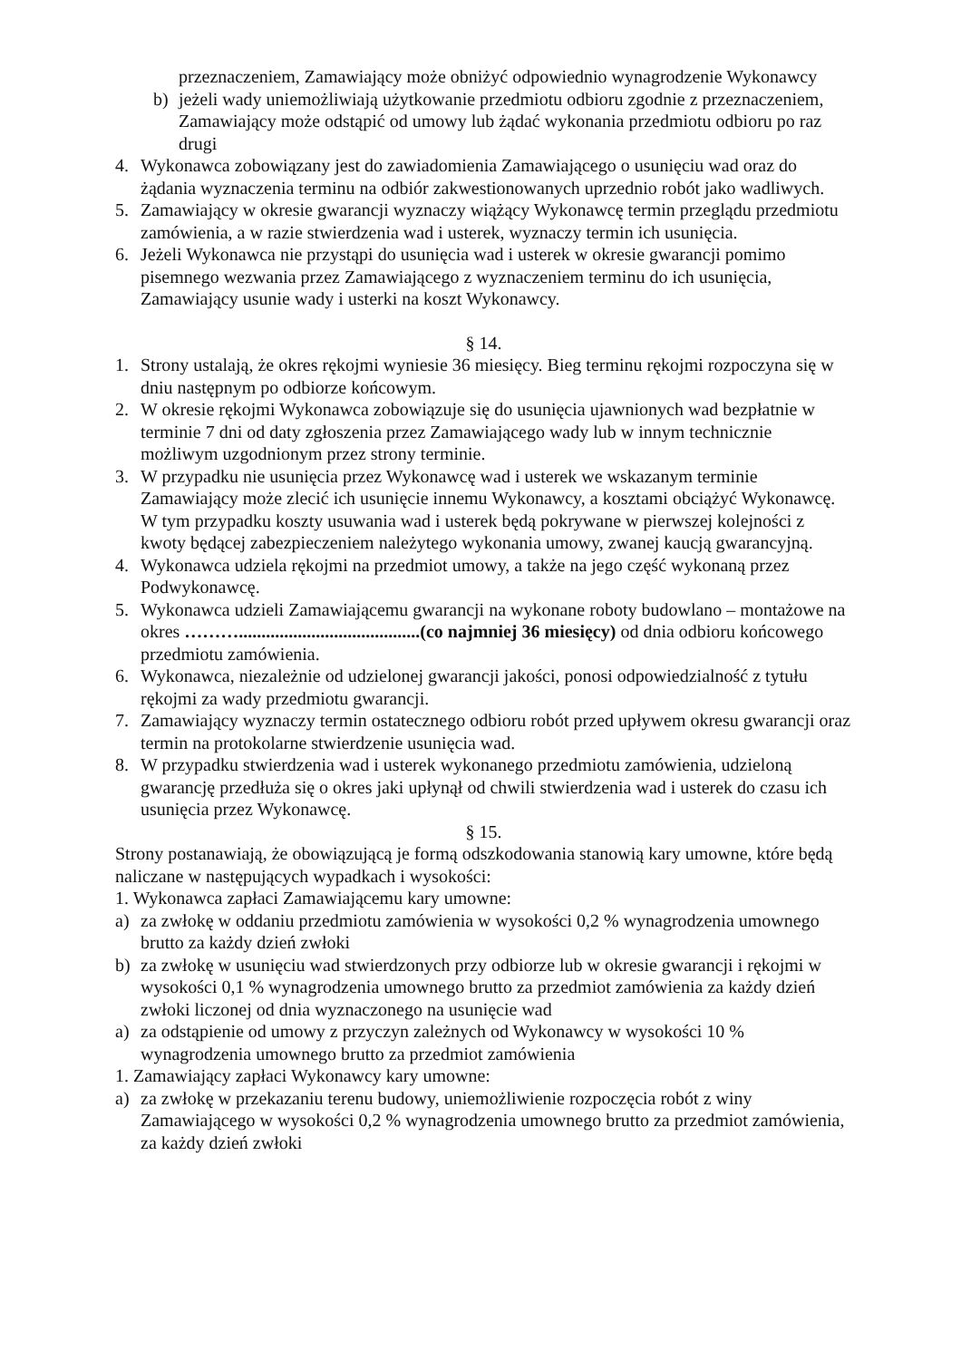przeznaczeniem, Zamawiający może obniżyć odpowiednio wynagrodzenie Wykonawcy
b) jeżeli wady uniemożliwiają użytkowanie przedmiotu odbioru zgodnie z przeznaczeniem, Zamawiający może odstąpić od umowy lub żądać wykonania przedmiotu odbioru po raz drugi
4. Wykonawca zobowiązany jest do zawiadomienia Zamawiającego o usunięciu wad oraz do żądania wyznaczenia terminu na odbiór zakwestionowanych uprzednio robót jako wadliwych.
5. Zamawiający w okresie gwarancji wyznaczy wiążący Wykonawcę termin przeglądu przedmiotu zamówienia, a w razie stwierdzenia wad i usterek, wyznaczy termin ich usunięcia.
6. Jeżeli Wykonawca nie przystąpi do usunięcia wad i usterek w okresie gwarancji pomimo pisemnego wezwania przez Zamawiającego z wyznaczeniem terminu do ich usunięcia, Zamawiający usunie wady i usterki na koszt Wykonawcy.
§ 14.
1. Strony ustalają, że okres rękojmi wyniesie 36 miesięcy. Bieg terminu rękojmi rozpoczyna się w dniu następnym po odbiorze końcowym.
2. W okresie rękojmi Wykonawca zobowiązuje się do usunięcia ujawnionych wad bezpłatnie w terminie 7 dni od daty zgłoszenia przez Zamawiającego wady lub w innym technicznie możliwym uzgodnionym przez strony terminie.
3. W przypadku nie usunięcia przez Wykonawcę wad i usterek we wskazanym terminie Zamawiający może zlecić ich usunięcie innemu Wykonawcy, a kosztami obciążyć Wykonawcę. W tym przypadku koszty usuwania wad i usterek będą pokrywane w pierwszej kolejności z kwoty będącej zabezpieczeniem należytego wykonania umowy, zwanej kaucją gwarancyjną.
4. Wykonawca udziela rękojmi na przedmiot umowy, a także na jego część wykonaną przez Podwykonawcę.
5. Wykonawca udzieli Zamawiającemu gwarancji na wykonane roboty budowlano – montażowe na okres ………........................................(co najmniej 36 miesięcy) od dnia odbioru końcowego przedmiotu zamówienia.
6. Wykonawca, niezależnie od udzielonej gwarancji jakości, ponosi odpowiedzialność z tytułu rękojmi za wady przedmiotu gwarancji.
7. Zamawiający wyznaczy termin ostatecznego odbioru robót przed upływem okresu gwarancji oraz termin na protokolarne stwierdzenie usunięcia wad.
8. W przypadku stwierdzenia wad i usterek wykonanego przedmiotu zamówienia, udzieloną gwarancję przedłuża się o okres jaki upłynął od chwili stwierdzenia wad i usterek do czasu ich usunięcia przez Wykonawcę.
§ 15.
Strony postanawiają, że obowiązującą je formą odszkodowania stanowią kary umowne, które będą naliczane w następujących wypadkach i wysokości:
1. Wykonawca zapłaci Zamawiającemu kary umowne:
a) za zwłokę w oddaniu przedmiotu zamówienia w wysokości 0,2 % wynagrodzenia umownego brutto za każdy dzień zwłoki
b) za zwłokę w usunięciu wad stwierdzonych przy odbiorze lub w okresie gwarancji i rękojmi w wysokości 0,1 % wynagrodzenia umownego brutto za przedmiot zamówienia za każdy dzień zwłoki liczonej od dnia wyznaczonego na usunięcie wad
a) za odstąpienie od umowy z przyczyn zależnych od Wykonawcy w wysokości 10 % wynagrodzenia umownego brutto za przedmiot zamówienia
1. Zamawiający zapłaci Wykonawcy kary umowne:
a) za zwłokę w przekazaniu terenu budowy, uniemożliwienie rozpoczęcia robót z winy Zamawiającego w wysokości 0,2 % wynagrodzenia umownego brutto za przedmiot zamówienia, za każdy dzień zwłoki